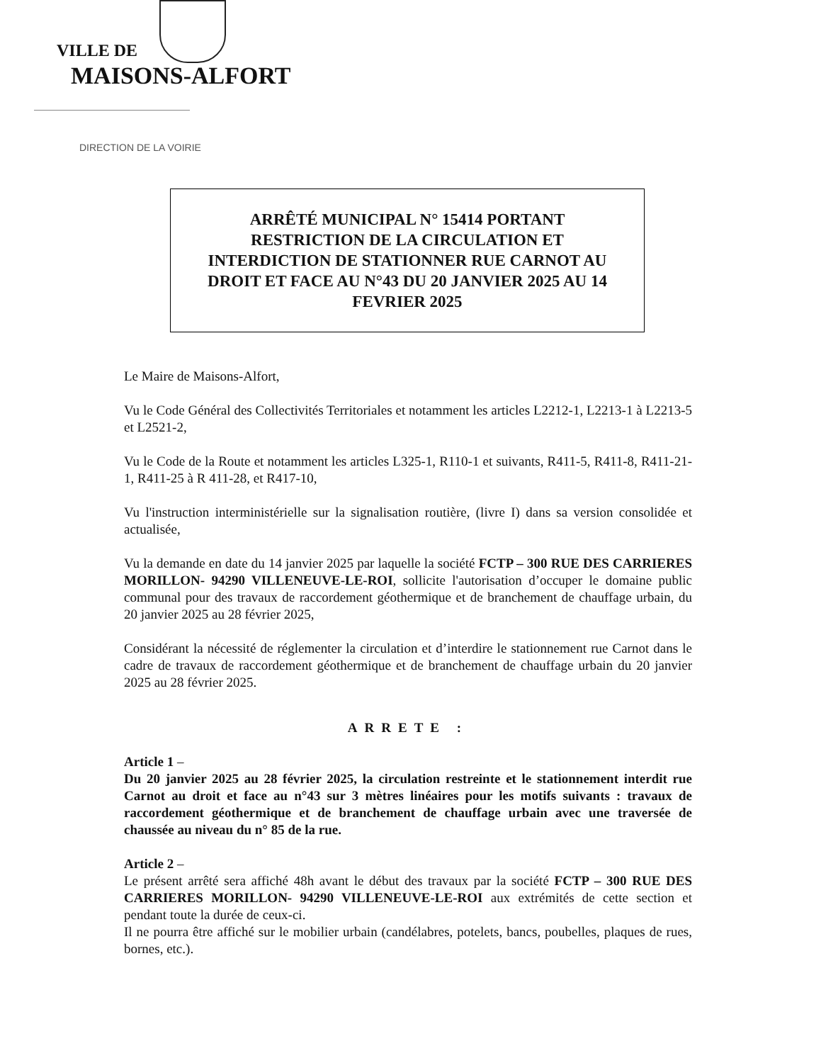VILLE DE
MAISONS-ALFORT
DIRECTION DE LA VOIRIE
ARRÊTÉ MUNICIPAL N° 15414 PORTANT
RESTRICTION DE LA CIRCULATION ET
INTERDICTION DE STATIONNER RUE CARNOT AU
DROIT ET FACE AU N°43 DU 20 JANVIER 2025 AU 14
FEVRIER 2025
Le Maire de Maisons-Alfort,
Vu le Code Général des Collectivités Territoriales et notamment les articles L2212-1, L2213-1 à L2213-5 et L2521-2,
Vu le Code de la Route et notamment les articles L325-1, R110-1 et suivants, R411-5, R411-8, R411-21-1, R411-25 à R 411-28, et R417-10,
Vu l'instruction interministérielle sur la signalisation routière, (livre I) dans sa version consolidée et actualisée,
Vu la demande en date du 14 janvier 2025 par laquelle la société FCTP – 300 RUE DES CARRIERES MORILLON- 94290 VILLENEUVE-LE-ROI, sollicite l'autorisation d’occuper le domaine public communal pour des travaux de raccordement géothermique et de branchement de chauffage urbain, du 20 janvier 2025 au 28 février 2025,
Considérant la nécessité de réglementer la circulation et d’interdire le stationnement rue Carnot dans le cadre de travaux de raccordement géothermique et de branchement de chauffage urbain du 20 janvier 2025 au 28 février 2025.
ARRETE :
Article 1 –
Du 20 janvier 2025 au 28 février 2025, la circulation restreinte et le stationnement interdit rue Carnot au droit et face au n°43 sur 3 mètres linéaires pour les motifs suivants : travaux de raccordement géothermique et de branchement de chauffage urbain avec une traversée de chaussée au niveau du n° 85 de la rue.
Article 2 –
Le présent arrêté sera affiché 48h avant le début des travaux par la société FCTP – 300 RUE DES CARRIERES MORILLON- 94290 VILLENEUVE-LE-ROI aux extrémités de cette section et pendant toute la durée de ceux-ci.
Il ne pourra être affiché sur le mobilier urbain (candélabres, potelets, bancs, poubelles, plaques de rues, bornes, etc.).